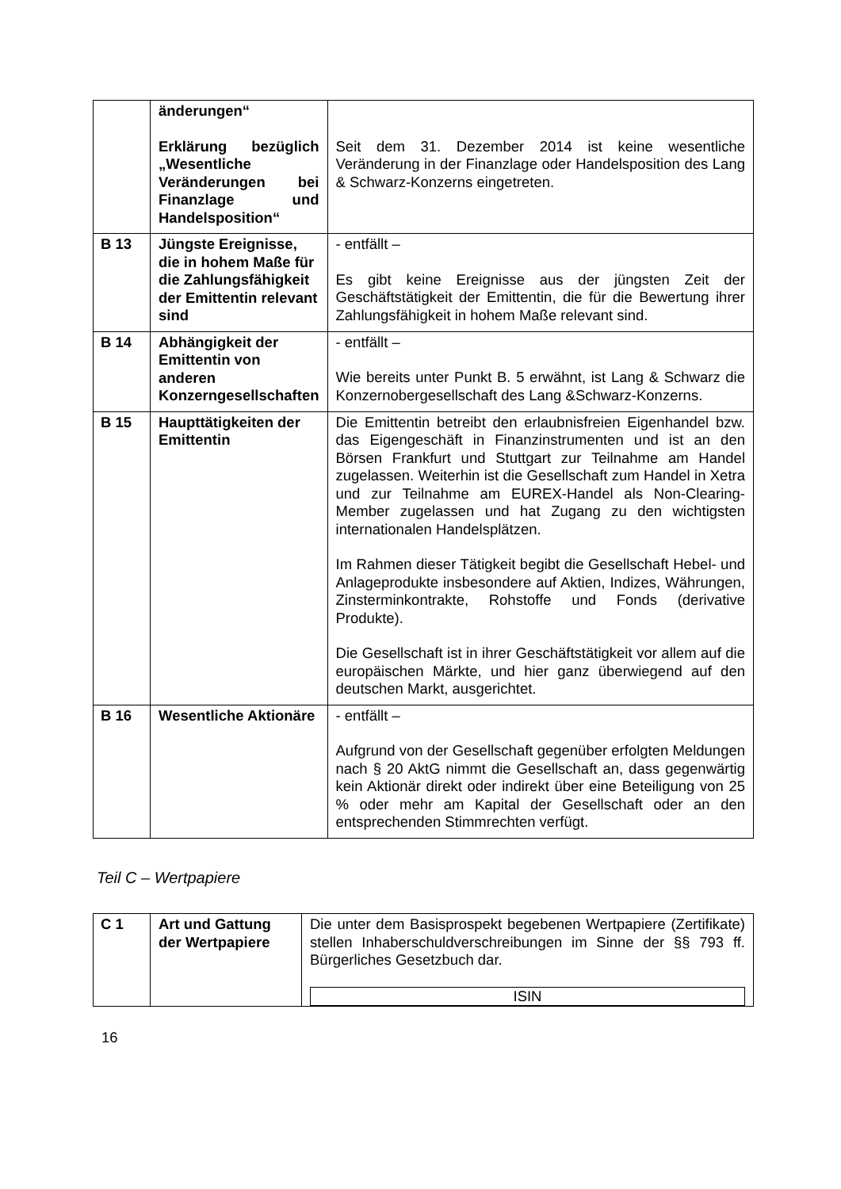| | änderungen“ Erklärung bezüglich „Wesentliche Veränderungen bei Finanzlage und Handelsposition“ | Seit dem 31. Dezember 2014 ist keine wesentliche Veränderung in der Finanzlage oder Handelsposition des Lang & Schwarz-Konzerns eingetreten. |
| B 13 | Jüngste Ereignisse, die in hohem Maße für die Zahlungsfähigkeit der Emittentin relevant sind | - entfällt – Es gibt keine Ereignisse aus der jüngsten Zeit der Geschäftstätigkeit der Emittentin, die für die Bewertung ihrer Zahlungsfähigkeit in hohem Maße relevant sind. |
| B 14 | Abhängigkeit der Emittentin von anderen Konzerngesellschaften | - entfällt – Wie bereits unter Punkt B. 5 erwähnt, ist Lang & Schwarz die Konzernobergesellschaft des Lang &Schwarz-Konzerns. |
| B 15 | Haupttätigkeiten der Emittentin | Die Emittentin betreibt den erlaubnisfreien Eigenhandel bzw. das Eigengeschäft in Finanzinstrumenten und ist an den Börsen Frankfurt und Stuttgart zur Teilnahme am Handel zugelassen. Weiterhin ist die Gesellschaft zum Handel in Xetra und zur Teilnahme am EUREX-Handel als Non-Clearing-Member zugelassen und hat Zugang zu den wichtigsten internationalen Handelsplätzen. Im Rahmen dieser Tätigkeit begibt die Gesellschaft Hebel- und Anlageprodukte insbesondere auf Aktien, Indizes, Währungen, Zinsterminkontrakte, Rohstoffe und Fonds (derivative Produkte). Die Gesellschaft ist in ihrer Geschäftstätigkeit vor allem auf die europäischen Märkte, und hier ganz überwiegend auf den deutschen Markt, ausgerichtet. |
| B 16 | Wesentliche Aktionäre | - entfällt – Aufgrund von der Gesellschaft gegenüber erfolgten Meldungen nach § 20 AktG nimmt die Gesellschaft an, dass gegenwärtig kein Aktionär direkt oder indirekt über eine Beteiligung von 25 % oder mehr am Kapital der Gesellschaft oder an den entsprechenden Stimmrechten verfügt. |
Teil C – Wertpapiere
| C 1 | Art und Gattung der Wertpapiere | Die unter dem Basisprospekt begebenen Wertpapiere (Zertifikate) stellen Inhaberschuldverschreibungen im Sinne der §§ 793 ff. Bürgerliches Gesetzbuch dar. ISIN |
16